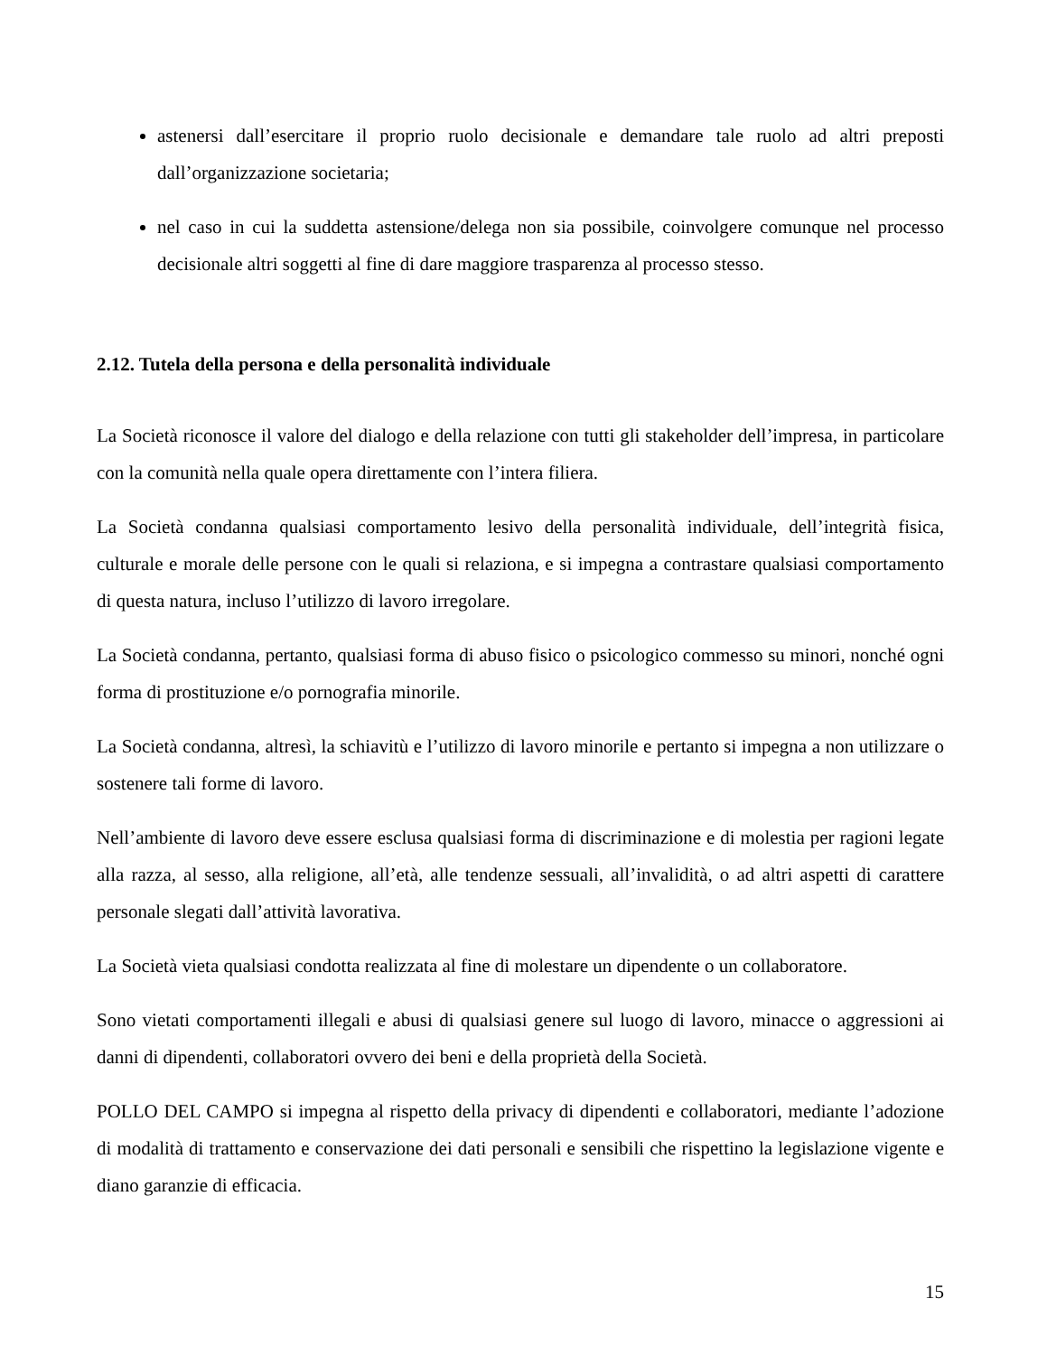astenersi dall’esercitare il proprio ruolo decisionale e demandare tale ruolo ad altri preposti dall’organizzazione societaria;
nel caso in cui la suddetta astensione/delega non sia possibile, coinvolgere comunque nel processo decisionale altri soggetti al fine di dare maggiore trasparenza al processo stesso.
2.12. Tutela della persona e della personalità individuale
La Società riconosce il valore del dialogo e della relazione con tutti gli stakeholder dell’impresa, in particolare con la comunità nella quale opera direttamente con l’intera filiera.
La Società condanna qualsiasi comportamento lesivo della personalità individuale, dell’integrità fisica, culturale e morale delle persone con le quali si relaziona, e si impegna a contrastare qualsiasi comportamento di questa natura, incluso l’utilizzo di lavoro irregolare.
La Società condanna, pertanto, qualsiasi forma di abuso fisico o psicologico commesso su minori, nonché ogni forma di prostituzione e/o pornografia minorile.
La Società condanna, altresì, la schiavitù e l’utilizzo di lavoro minorile e pertanto si impegna a non utilizzare o sostenere tali forme di lavoro.
Nell’ambiente di lavoro deve essere esclusa qualsiasi forma di discriminazione e di molestia per ragioni legate alla razza, al sesso, alla religione, all’età, alle tendenze sessuali, all’invalidità, o ad altri aspetti di carattere personale slegati dall’attività lavorativa.
La Società vieta qualsiasi condotta realizzata al fine di molestare un dipendente o un collaboratore.
Sono vietati comportamenti illegali e abusi di qualsiasi genere sul luogo di lavoro, minacce o aggressioni ai danni di dipendenti, collaboratori ovvero dei beni e della proprietà della Società.
POLLO DEL CAMPO si impegna al rispetto della privacy di dipendenti e collaboratori, mediante l’adozione di modalità di trattamento e conservazione dei dati personali e sensibili che rispettino la legislazione vigente e diano garanzie di efficacia.
15